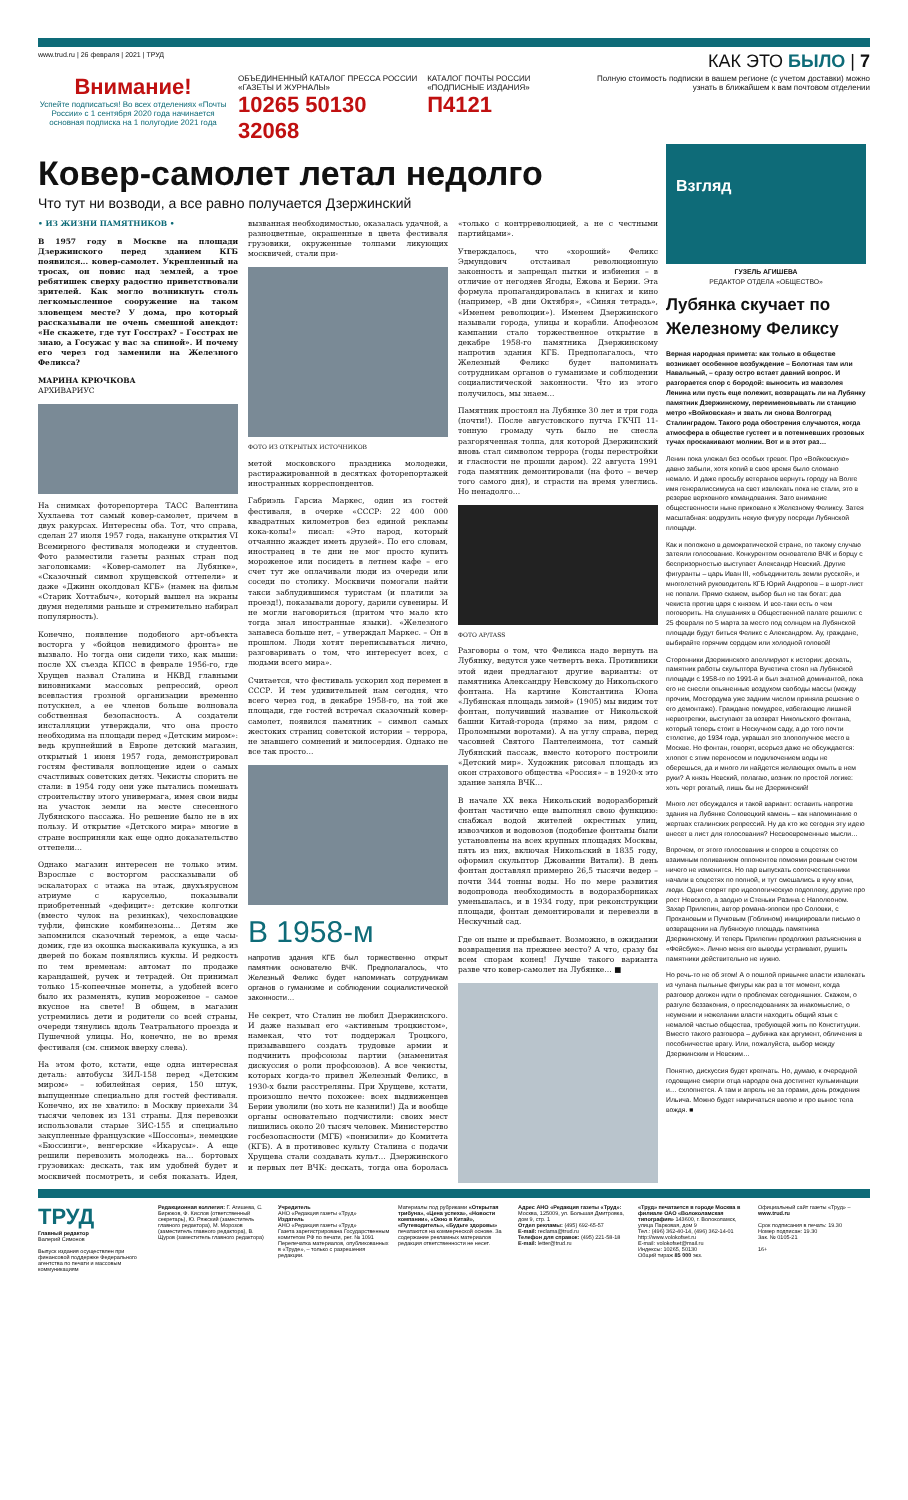www.trud.ru | 26 февраля | 2021 | ТРУД КАК ЭТО БЫЛО | 7
Внимание!
Успейте подписаться! Во всех отделениях «Почты России» с 1 сентября 2020 года начинается основная подписка на 1 полугодие 2021 года
ОБЪЕДИНЕННЫЙ КАТАЛОГ ПРЕССА РОССИИ «ГАЗЕТЫ И ЖУРНАЛЫ»
10265 50130 32068
КАТАЛОГ ПОЧТЫ РОССИИ «ПОДПИСНЫЕ ИЗДАНИЯ»
П4121
Полную стоимость подписки в вашем регионе (с учетом доставки) можно узнать в ближайшем к вам почтовом отделении
Ковер-самолет летал недолго
Что тут ни возводи, а все равно получается Дзержинский
• ИЗ ЖИЗНИ ПАМЯТНИКОВ •
В 1957 году в Москве на площади Дзержинского перед зданием КГБ появился... ковер-самолет. Укрепленный на тросах, он повис над землей, а трое ребятишек сверху радостно приветствовали зрителей. Как могло возникнуть столь легкомысленное сооружение на таком зловещем месте? У дома, про который рассказывали не очень смешной анекдот: «Не скажете, где тут Госстрах? – Госстрах не знаю, а Госужас у вас за спиной». И почему его через год заменили на Железного Феликса?
МАРИНА КРЮЧКОВА
АРХИВАРИУС
На снимках фоторепортера ТАСС Валентина Хухлаева тот самый ковер-самолет, причем в двух ракурсах. Интересны оба. Тот, что справа, сделан 27 июля 1957 года, накануне открытия VI Всемирного фестиваля молодежи и студентов. Фото разместили газеты разных стран под заголовками: «Ковер-самолет на Лубянке», «Сказочный символ хрущевской оттепели» и даже «Джинн околдовал КГБ» (намек на фильм «Старик Хоттабыч», который вышел на экраны двумя неделями раньше и стремительно набирал популярность).
Конечно, появление подобного арт-объекта восторга у «бойцов невидимого фронта» не вызвало. Но тогда они сидели тихо, как мыши: после XX съезда КПСС в феврале 1956-го, где Хрущев назвал Сталина и НКВД главными виновниками массовых репрессий, ореол всевластия грозной организации временно потускнел, а ее членов больше волновала собственная безопасность. А создатели инсталляции утверждали, что она просто необходима на площади перед «Детским миром»: ведь крупнейший в Европе детский магазин, открытый 1 июня 1957 года, демонстрировал гостям фестиваля воплощение идеи о самых счастливых советских детях. Чекисты спорить не стали: в 1954 году они уже пытались помешать строительству этого универмага, имея свои виды на участок земли на месте снесенного Лубянского пассажа. Но решение было не в их пользу. И открытие «Детского мира» многие в стране восприняли как еще одно доказательство оттепели…
Однако магазин интересен не только этим. Взрослые с восторгом рассказывали об эскалаторах с этажа на этаж, двухъярусном атриуме с каруселью, показывали приобретенный «дефицит»: детские колготки (вместо чулок на резинках), чехословацкие туфли, финские комбинезоны… Детям же запомнился сказочный теремок, а еще часы-домик, где из окошка выскакивала кукушка, а из дверей по бокам появлялись куклы. И редкость по тем временам: автомат по продаже карандашей, ручек и тетрадей. Он принимал только 15-копеечные монеты, а удобней всего было их разменять, купив мороженое – самое вкусное на свете! В общем, в магазин устремились дети и родители со всей страны, очереди тянулись вдоль Театрального проезда и Пушечной улицы. Но, конечно, не во время фестиваля (см. снимок вверху слева).
На этом фото, кстати, еще одна интересная деталь: автобусы ЗИЛ-158 перед «Детским миром» – юбилейная серия, 150 штук, выпущенные специально для гостей фестиваля. Конечно, их не хватило: в Москву приехали 34 тысячи человек из 131 страны. Для перевозки использовали старые ЗИС-155 и специально закупленные французские «Шоссоны», немецкие «Бюссинги», венгерские «Икарусы». А еще решили перевозить молодежь на… бортовых грузовиках: дескать, так им удобней будет и москвичей посмотреть, и себя показать. Идея, вызванная необходимостью, оказалась удачной, а разноцветные, окрашенные в цвета фестиваля грузовики, окруженные толпами ликующих москвичей, стали при-
ФОТО ИЗ ОТКРЫТЫХ ИСТОЧНИКОВ
метой московского праздника молодежи, растиражированной в десятках фоторепортажей иностранных корреспондентов.
Габриэль Гарсиа Маркес, один из гостей фестиваля, в очерке «СССР: 22 400 000 квадратных километров без единой рекламы кока-колы!» писал: «Это народ, который отчаянно жаждет иметь друзей». По его словам, иностранец в те дни не мог просто купить мороженое или посидеть в летнем кафе – его счет тут же оплачивали люди из очереди или соседи по столику. Москвичи помогали найти такси заблудившимся туристам (и платили за проезд!), показывали дорогу, дарили сувениры. И не могли наговориться (притом что мало кто тогда знал иностранные языки). «Железного занавеса больше нет, – утверждал Маркес. – Он в прошлом. Люди хотят переписываться лично, разговаривать о том, что интересует всех, с людьми всего мира».
Считается, что фестиваль ускорил ход перемен в СССР. И тем удивительней нам сегодня, что всего через год, в декабре 1958-го, на той же площади, где гостей встречал сказочный ковер-самолет, появился памятник – символ самых жестоких страниц советской истории – террора, не знавшего сомнений и милосердия. Однако не все так просто…
В 1958-м
напротив здания КГБ был торжественно открыт памятник основателю ВЧК. Предполагалось, что Железный Феликс будет напоминать сотрудникам органов о гуманизме и соблюдении социалистической законности…
Не секрет, что Сталин не любил Дзержинского. И даже называл его «активным троцкистом», намекая, что тот поддержал Троцкого, призывавшего создать трудовые армии и подчинить профсоюзы партии (знаменитая дискуссия о роли профсоюзов). А все чекисты, которых когда-то привел Железный Феликс, в 1930-х были расстреляны. При Хрущеве, кстати, произошло нечто похожее: всех выдвиженцев Берии уволили (но хоть не казнили!) Да и вообще органы основательно подчистили: своих мест лишились около 20 тысяч человек. Министерство госбезопасности (МГБ) «понизили» до Комитета (КГБ). А в противовес культу Сталина с подачи Хрущева стали создавать культ… Дзержинского и первых лет ВЧК: дескать, тогда она боролась «только с контрреволюцией, а не с честными партийцами».
Утверждалось, что «хороший» Феликс Эдмундович отстаивал революционную законность и запрещал пытки и избиения – в отличие от негодяев Ягоды, Ежова и Берии. Эта формула пропагандировалась в книгах и кино (например, «В дни Октября», «Синяя тетрадь», «Именем революции»). Именем Дзержинского называли города, улицы и корабли. Апофеозом кампании стало торжественное открытие в декабре 1958-го памятника Дзержинскому напротив здания КГБ. Предполагалось, что Железный Феликс будет напоминать сотрудникам органов о гуманизме и соблюдении социалистической законности. Что из этого получилось, мы знаем…
Памятник простоял на Лубянке 30 лет и три года (почти!). После августовского путча ГКЧП 11-тонную громаду чуть было не снесла разгоряченная толпа, для которой Дзержинский вновь стал символом террора (годы перестройки и гласности не прошли даром). 22 августа 1991 года памятник демонтировали (на фото – вечер того самого дня), и страсти на время улеглись. Но ненадолго…
ФОТО AP/TASS
Разговоры о том, что Феликса надо вернуть на Лубянку, ведутся уже четверть века. Противники этой идеи предлагают другие варианты: от памятника Александру Невскому до Никольского фонтана. На картине Константина Юона «Лубянская площадь зимой» (1905) мы видим тот фонтан, получивший название от Никольской башни Китай-города (прямо за ним, рядом с Проломными воротами). А на углу справа, перед часовней Святого Пантелеимона, тот самый Лубянский пассаж, вместо которого построили «Детский мир». Художник рисовал площадь из окон страхового общества «Россия» – в 1920-х это здание заняла ВЧК…
В начале XX века Никольский водоразборный фонтан частично еще выполнял свою функцию: снабжал водой жителей окрестных улиц, извозчиков и водовозов (подобные фонтаны были установлены на всех крупных площадях Москвы, пять из них, включая Никольский в 1835 году, оформил скульптор Джованни Витали). В день фонтан доставлял примерно 26,5 тысячи ведер – почти 344 тонны воды. Но по мере развития водопровода необходимость в водоразборниках уменьшалась, и в 1934 году, при реконструкции площади, фонтан демонтировали и перевезли в Нескучный сад.
Где он ныне и пребывает. Возможно, в ожидании возвращения на прежнее место? А что, сразу бы всем спорам конец! Лучше такого варианта разве что ковер-самолет на Лубянке… ■
Взгляд
ГУЗЕЛЬ АГИШЕВА
РЕДАКТОР ОТДЕЛА «ОБЩЕСТВО»
Лубянка скучает по Железному Феликсу
Верная народная примета: как только в обществе возникает особенное возбуждение – Болотная там или Навальный, – сразу остро встает давний вопрос. И разгорается спор с бородой: выносить из мавзолея Ленина или пусть еще полежит, возвращать ли на Лубянку памятник Дзержинскому, переименовывать ли станцию метро «Войковская» и звать ли снова Волгоград Сталинградом. Такого рода обострения случаются, когда атмосфера в обществе густеет и в потемневших грозовых тучах проскакивают молнии. Вот и в этот раз…
Ленин пока улежал без особых тревог. Про «Войковскую» давно забыли, хотя копий в свое время было сломано немало. И даже просьбу ветеранов вернуть городу на Волге имя генералиссимуса на свет извлекать пока не стали, это в резерве верховного командования. Зато внимание общественности ныне приковано к Железному Феликсу. Затея масштабная: водрузить некую фигуру посреди Лубянской площади.
Как и положено в демократической стране, по такому случаю затеяли голосование. Конкурентом основателю ВЧК и борцу с беспризорностью выступает Александр Невский. Другие фигуранты – царь Иван III, «объединитель земли русской», и многолетний руководитель КГБ Юрий Андропов – в шорт-лист не попали. Прямо скажем, выбор был не так богат: два чекиста против царя с князем. И все-таки есть о чем поговорить. На слушаниях в Общественной палате решили: с 25 февраля по 5 марта за место под солнцем на Лубянской площади будут биться Феликс с Александром. Ау, граждане, выбирайте горячим сердцем или холодной головой!
Сторонники Дзержинского апеллируют к истории: дескать, памятник работы скульптора Вучетича стоял на Лубянской площади с 1958-го по 1991-й и был знатной доминантой, пока его не снесли опьяненные воздухом свободы массы (между прочим, Мосгордума уже задним числом приняла решение о его демонтаже). Граждане помудрее, избегающие лишней нервотрепки, выступают за возврат Никольского фонтана, который теперь стоит в Нескучном саду, а до того почти столетие, до 1934 года, украшал это злополучное место в Москве. Но фонтан, говорят, всерьез даже не обсуждается: хлопот с этим переносом и подключением воды не оберешься, да и много ли найдется желающих омыть в нем руки? А князь Невский, полагаю, возник по простой логике: хоть черт рогатый, лишь бы не Дзержинский!
Много лет обсуждался и такой вариант: оставить напротив здания на Лубянке Соловецкий камень – как напоминание о жертвах сталинских репрессий. Ну да кто же сегодня эту идею внесет в лист для голосования? Несвоевременные мысли…
Впрочем, от этого голосования и споров в соцсетях со взаимным поливанием оппонентов помоями ровным счетом ничего не изменится. Но пар выпускать соотечественники начали в соцсетях по полной, и тут смешались в кучу кони, люди. Одни спорят про идеологическую подоплеку, другие про рост Невского, а заодно и Стеньки Разина с Наполеоном. Захар Прилепин, автор романа-эпопеи про Соловки, с Прохановым и Пучковым (Гоблином) инициировали письмо о возвращении на Лубянскую площадь памятника Дзержинскому. И теперь Прилепин продолжил разъяснения в «Фейсбуке». Лично меня его выводы устраивают, рушить памятники действительно не нужно.
Но речь-то не об этом! А о пошлой привычке власти извлекать из чулана пыльные фигуры как раз в тот момент, когда разговор должен идти о проблемах сегодняшних. Скажем, о разгуле беззакония, о преследованиях за инакомыслие, о неумении и нежелании власти находить общий язык с немалой частью общества, требующей жить по Конституции. Вместо такого разговора – дубинка как аргумент, обличения в пособничестве врагу. Или, пожалуйста, выбор между Дзержинским и Невским…
Понятно, дискуссия будет крепчать. Но, думаю, к очередной годовщине смерти отца народов она достигнет кульминации и… схлопнется. А там и апрель не за горами, день рождения Ильича. Можно будет накричаться вволю и про вынос тела вождя. ■
ТРУД
Главный редактор
Валерий Симонов
Выпуск издания осуществлен при финансовой поддержке Федерального агентства по печати и массовым коммуникациям
Редакционная коллегия: Г. Агишева, С. Бирюков, Ф. Кислов (ответственный секретарь), Ю. Ряжский (заместитель главного редактора), М. Морозов (заместитель главного редактора), В. Щуров (заместитель главного редактора)
Учредитель
АНО «Редакция газеты «Труд»
Издатель
АНО «Редакция газеты «Труд»
Газета зарегистрирована Государственным комитетом РФ по печати, рег. № 1091
Перепечатка материалов, опубликованных в «Труде», – только с разрешения редакции.
Материалы под рубриками «Открытая трибуна», «Цена успеха», «Новости компании», «Окно в Китай», «Путеводитель», «Будьте здоровы» печатаются на коммерческой основе. За содержание рекламных материалов редакция ответственности не несет.
Адрес АНО «Редакция газеты «Труд»: Москва, 125009, ул. Большая Дмитровка, дом 9, стр. 1
Отдел рекламы: (495) 692-65-57
E-mail: reclama@trud.ru
Телефон для справок: (495) 221-58-18
E-mail: letter@trud.ru
«Труд» печатается в городе Москва в филиале ОАО «Волоколамская типография» 143600, г. Волоколамск, улица Парковая, дом 9
Тел.: (496) 362-40-14, (496) 362-14-01
http://www.volokofset.ru
E-mail: volokofset@mail.ru
Индексы: 10265, 50130
Общий тираж 85 000 экз.
Официальный сайт газеты «Труд» – www.trud.ru
Срок подписания в печать: 19.30
Номер подписан: 19.30
Зак. № 0105-21
16+